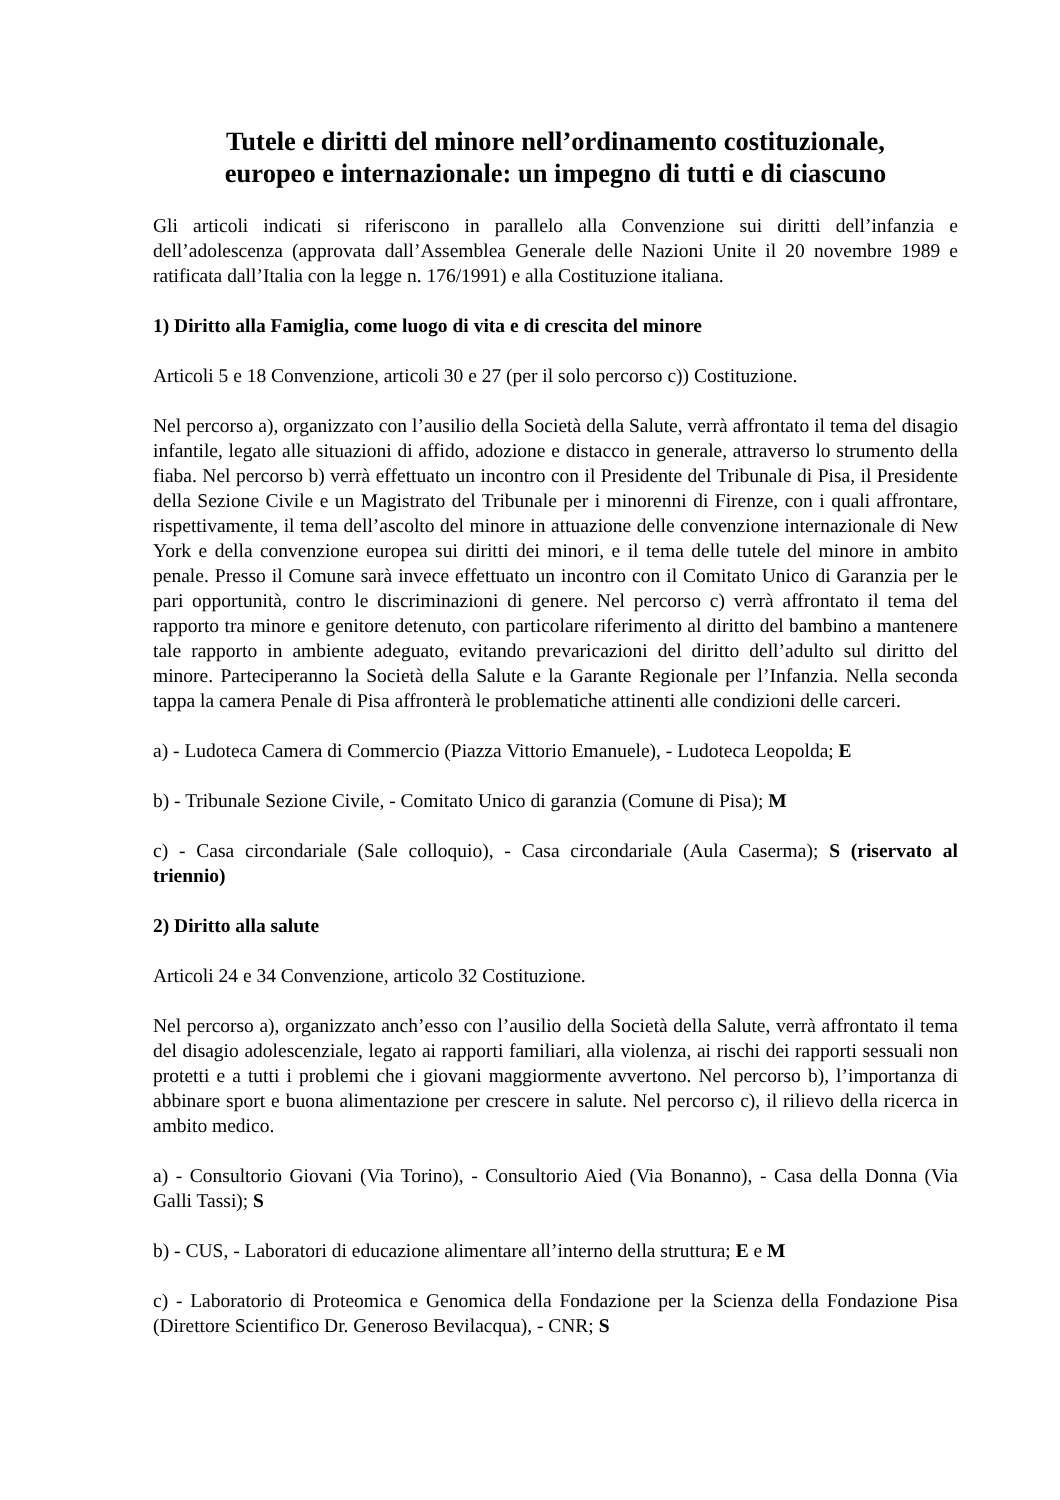Tutele e diritti del minore nell’ordinamento costituzionale,
europeo e internazionale: un impegno di tutti e di ciascuno
Gli articoli indicati si riferiscono in parallelo alla Convenzione sui diritti dell’infanzia e dell’adolescenza (approvata dall’Assemblea Generale delle Nazioni Unite il 20 novembre 1989 e ratificata dall’Italia con la legge n. 176/1991) e alla Costituzione italiana.
1) Diritto alla Famiglia, come luogo di vita e di crescita del minore
Articoli 5 e 18 Convenzione, articoli 30 e 27 (per il solo percorso c)) Costituzione.
Nel percorso a), organizzato con l’ausilio della Società della Salute, verrà affrontato il tema del disagio infantile, legato alle situazioni di affido, adozione e distacco in generale, attraverso lo strumento della fiaba. Nel percorso b) verrà effettuato un incontro con il Presidente del Tribunale di Pisa, il Presidente della Sezione Civile e un Magistrato del Tribunale per i minorenni di Firenze, con i quali affrontare, rispettivamente, il tema dell’ascolto del minore in attuazione delle convenzione internazionale di New York e della convenzione europea sui diritti dei minori, e il tema delle tutele del minore in ambito penale. Presso il Comune sarà invece effettuato un incontro con il Comitato Unico di Garanzia per le pari opportunità, contro le discriminazioni di genere. Nel percorso c) verrà affrontato il tema del rapporto tra minore e genitore detenuto, con particolare riferimento al diritto del bambino a mantenere tale rapporto in ambiente adeguato, evitando prevaricazioni del diritto dell’adulto sul diritto del minore. Parteciperanno la Società della Salute e la Garante Regionale per l’Infanzia. Nella seconda tappa la camera Penale di Pisa affronterà le problematiche attinenti alle condizioni delle carceri.
a) - Ludoteca Camera di Commercio (Piazza Vittorio Emanuele), - Ludoteca Leopolda; E
b) - Tribunale Sezione Civile, - Comitato Unico di garanzia (Comune di Pisa); M
c) - Casa circondariale (Sale colloquio), - Casa circondariale (Aula Caserma); S (riservato al triennio)
2) Diritto alla salute
Articoli 24 e 34 Convenzione, articolo 32 Costituzione.
Nel percorso a), organizzato anch’esso con l’ausilio della Società della Salute, verrà affrontato il tema del disagio adolescenziale, legato ai rapporti familiari, alla violenza, ai rischi dei rapporti sessuali non protetti e a tutti i problemi che i giovani maggiormente avvertono. Nel percorso b), l’importanza di abbinare sport e buona alimentazione per crescere in salute. Nel percorso c), il rilievo della ricerca in ambito medico.
a) - Consultorio Giovani (Via Torino), - Consultorio Aied (Via Bonanno), - Casa della Donna (Via Galli Tassi); S
b) - CUS, - Laboratori di educazione alimentare all’interno della struttura; E e M
c) - Laboratorio di Proteomica e Genomica della Fondazione per la Scienza della Fondazione Pisa (Direttore Scientifico Dr. Generoso Bevilacqua), - CNR; S